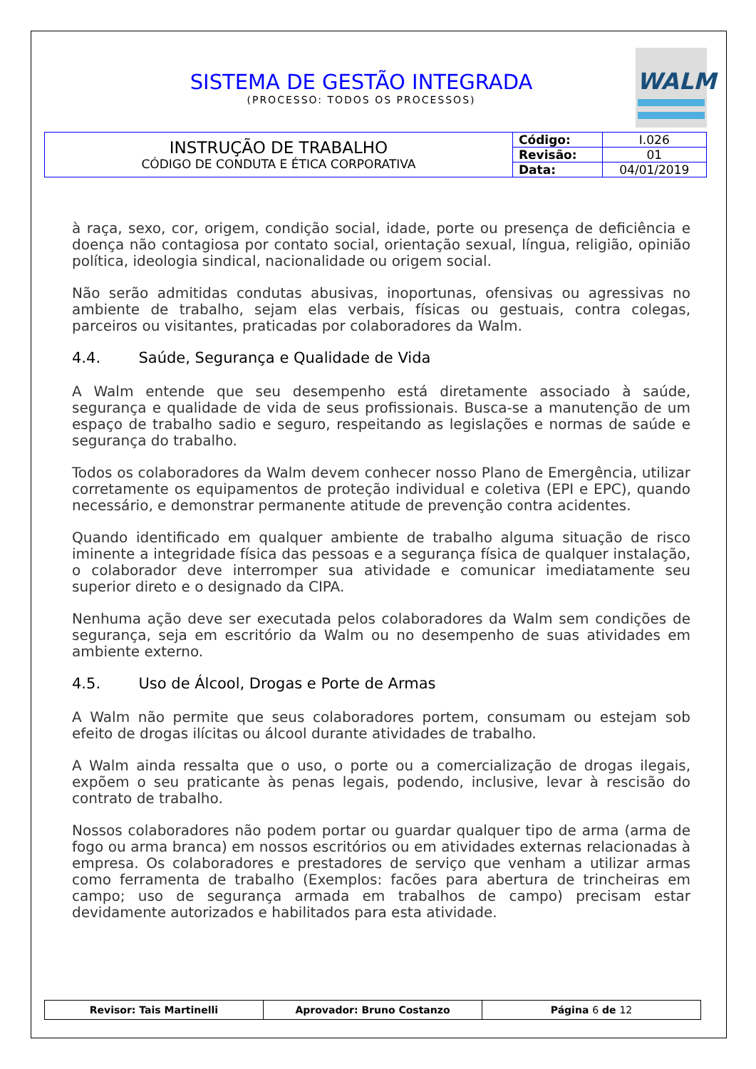SISTEMA DE GESTÃO INTEGRADA
(PROCESSO: TODOS OS PROCESSOS)
WALM
| INSTRUÇÃO DE TRABALHO CÓDIGO DE CONDUTA E ÉTICA CORPORATIVA | Código: | I.026 |
| | Revisão: | 01 |
| | Data: | 04/01/2019 |
à raça, sexo, cor, origem, condição social, idade, porte ou presença de deficiência e doença não contagiosa por contato social, orientação sexual, língua, religião, opinião política, ideologia sindical, nacionalidade ou origem social.
Não serão admitidas condutas abusivas, inoportunas, ofensivas ou agressivas no ambiente de trabalho, sejam elas verbais, físicas ou gestuais, contra colegas, parceiros ou visitantes, praticadas por colaboradores da Walm.
4.4. Saúde, Segurança e Qualidade de Vida
A Walm entende que seu desempenho está diretamente associado à saúde, segurança e qualidade de vida de seus profissionais. Busca-se a manutenção de um espaço de trabalho sadio e seguro, respeitando as legislações e normas de saúde e segurança do trabalho.
Todos os colaboradores da Walm devem conhecer nosso Plano de Emergência, utilizar corretamente os equipamentos de proteção individual e coletiva (EPI e EPC), quando necessário, e demonstrar permanente atitude de prevenção contra acidentes.
Quando identificado em qualquer ambiente de trabalho alguma situação de risco iminente a integridade física das pessoas e a segurança física de qualquer instalação, o colaborador deve interromper sua atividade e comunicar imediatamente seu superior direto e o designado da CIPA.
Nenhuma ação deve ser executada pelos colaboradores da Walm sem condições de segurança, seja em escritório da Walm ou no desempenho de suas atividades em ambiente externo.
4.5. Uso de Álcool, Drogas e Porte de Armas
A Walm não permite que seus colaboradores portem, consumam ou estejam sob efeito de drogas ilícitas ou álcool durante atividades de trabalho.
A Walm ainda ressalta que o uso, o porte ou a comercialização de drogas ilegais, expõem o seu praticante às penas legais, podendo, inclusive, levar à rescisão do contrato de trabalho.
Nossos colaboradores não podem portar ou guardar qualquer tipo de arma (arma de fogo ou arma branca) em nossos escritórios ou em atividades externas relacionadas à empresa. Os colaboradores e prestadores de serviço que venham a utilizar armas como ferramenta de trabalho (Exemplos: facões para abertura de trincheiras em campo; uso de segurança armada em trabalhos de campo) precisam estar devidamente autorizados e habilitados para esta atividade.
| Revisor: Tais Martinelli | Aprovador: Bruno Costanzo | Página 6 de 12 |